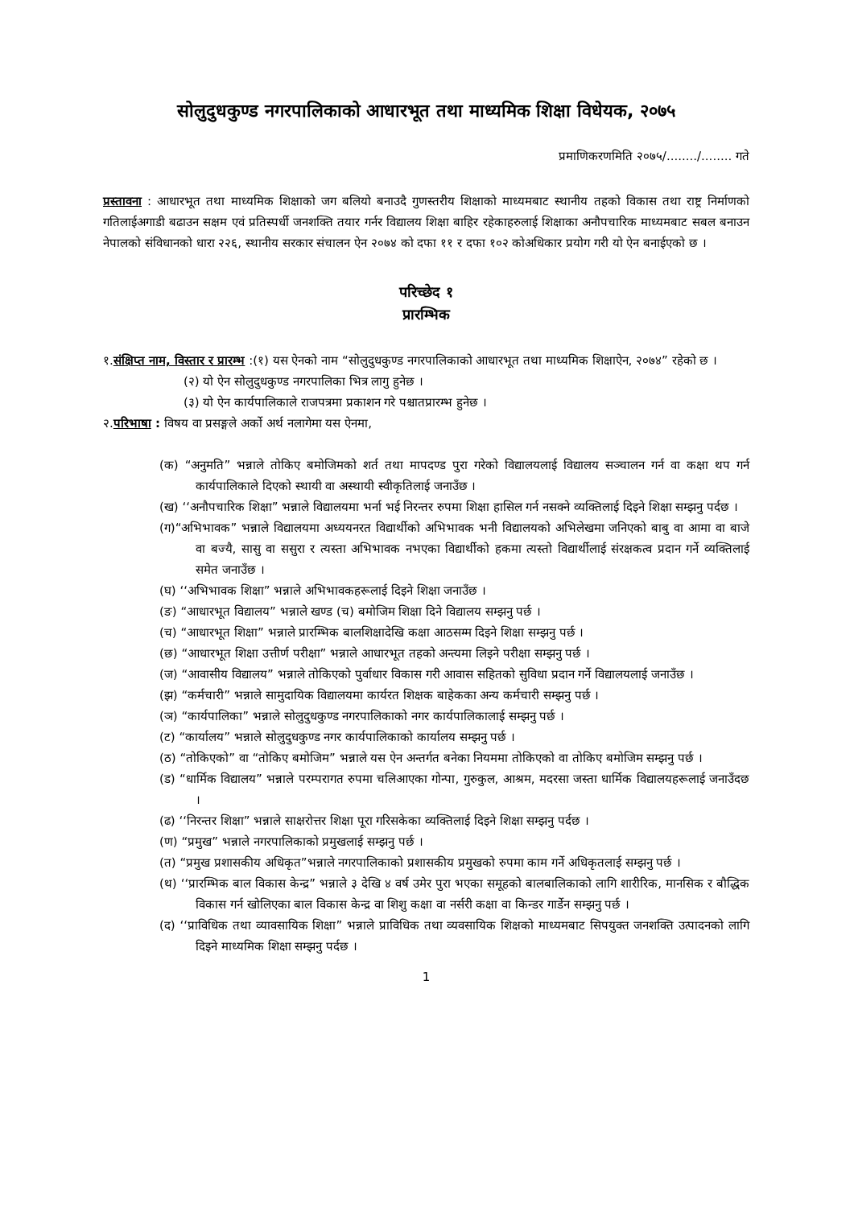सोलुदुधकुण्ड नगरपालिकाको आधारभूत तथा माध्यमिक शिक्षा विधेयक, २०७५
प्रमाणिकरणमिति २०७५/......../........ गते
प्रस्तावना : आधारभूत तथा माध्यमिक शिक्षाको जग बलियो बनाउदै गुणस्तरीय शिक्षाको माध्यमबाट स्थानीय तहको विकास तथा राष्ट्र निर्माणको गतिलाईअगाडी बढाउन सक्षम एवं प्रतिस्पर्धी जनशक्ति तयार गर्नर विद्यालय शिक्षा बाहिर रहेकाहरुलाई शिक्षाका अनौपचारिक माध्यमबाट सबल बनाउन नेपालको संविधानको धारा २२६, स्थानीय सरकार संचालन ऐन २०७४ को दफा ११ र दफा १०२ कोअधिकार प्रयोग गरी यो ऐन बनाईएको छ ।
परिच्छेद १
प्रारम्भिक
१.संक्षिप्त नाम, विस्तार र प्रारम्भ :(१) यस ऐनको नाम “सोलुदुधकुण्ड नगरपालिकाको आधारभूत तथा माध्यमिक शिक्षाऐन, २०७४” रहेको छ ।
(२) यो ऐन सोलुदुधकुण्ड नगरपालिका भित्र लागु हुनेछ ।
(३) यो ऐन कार्यपालिकाले राजपत्रमा प्रकाशन गरे पश्चातप्रारम्भ हुनेछ ।
२.परिभाषा : विषय वा प्रसङ्गले अर्को अर्थ नलागेमा यस ऐनमा,
(क) “अनुमति” भन्नाले तोकिए बमोजिमको शर्त तथा मापदण्ड पुरा गरेको विद्यालयलाई विद्यालय सञ्चालन गर्न वा कक्षा थप गर्न कार्यपालिकाले दिएको स्थायी वा अस्थायी स्वीकृतिलाई जनाउँछ ।
(ख) ‘‘अनौपचारिक शिक्षा” भन्नाले विद्यालयमा भर्ना भई निरन्तर रुपमा शिक्षा हासिल गर्न नसक्ने व्यक्तिलाई दिइने शिक्षा सम्झनु पर्दछ ।
(ग)“अभिभावक” भन्नाले विद्यालयमा अध्ययनरत विद्यार्थीको अभिभावक भनी विद्यालयको अभिलेखमा जनिएको बाबु वा आमा वा बाजे वा बज्यै, सासु वा ससुरा र त्यस्ता अभिभावक नभएका विद्यार्थीको हकमा त्यस्तो विद्यार्थीलाई संरक्षकत्व प्रदान गर्ने व्यक्तिलाई समेत जनाउँछ ।
(घ) ‘‘अभिभावक शिक्षा” भन्नाले अभिभावकहरूलाई दिइने शिक्षा जनाउँछ ।
(ङ) “आधारभूत विद्यालय” भन्नाले खण्ड (च) बमोजिम शिक्षा दिने विद्यालय सम्झनु पर्छ ।
(च) “आधारभूत शिक्षा” भन्नाले प्रारम्भिक बालशिक्षादेखि कक्षा आठसम्म दिइने शिक्षा सम्झनु पर्छ ।
(छ) “आधारभूत शिक्षा उत्तीर्ण परीक्षा” भन्नाले आधारभूत तहको अन्त्यमा लिइने परीक्षा सम्झनु पर्छ ।
(ज) “आवासीय विद्यालय” भन्नाले तोकिएको पुर्वाधार विकास गरी आवास सहितको सुविधा प्रदान गर्ने विद्यालयलाई जनाउँछ ।
(झ) “कर्मचारी” भन्नाले सामुदायिक विद्यालयमा कार्यरत शिक्षक बाहेकका अन्य कर्मचारी सम्झनु पर्छ ।
(ञ) “कार्यपालिका” भन्नाले सोलुदुधकुण्ड नगरपालिकाको नगर कार्यपालिकालाई सम्झनु पर्छ ।
(ट) “कार्यालय” भन्नाले सोलुदुधकुण्ड नगर कार्यपालिकाको कार्यालय सम्झनु पर्छ ।
(ठ) “तोकिएको” वा “तोकिए बमोजिम” भन्नाले यस ऐन अन्तर्गत बनेका नियममा तोकिएको वा तोकिए बमोजिम सम्झनु पर्छ ।
(ड) “धार्मिक विद्यालय” भन्नाले परम्परागत रुपमा चलिआएका गोन्पा, गुरुकुल, आश्रम, मदरसा जस्ता धार्मिक विद्यालयहरूलाई जनाउँदछ ।
(ढ) ‘‘निरन्तर शिक्षा” भन्नाले साक्षरोत्तर शिक्षा पूरा गरिसकेका व्यक्तिलाई दिइने शिक्षा सम्झनु पर्दछ ।
(ण) “प्रमुख” भन्नाले नगरपालिकाको प्रमुखलाई सम्झनु पर्छ ।
(त) “प्रमुख प्रशासकीय अधिकृत”भन्नाले नगरपालिकाको प्रशासकीय प्रमुखको रुपमा काम गर्ने अधिकृतलाई सम्झनु पर्छ ।
(थ) ‘‘प्रारम्भिक बाल विकास केन्द्र” भन्नाले ३ देखि ४ वर्ष उमेर पुरा भएका समूहको बालबालिकाको लागि शारीरिक, मानसिक र बौद्धिक विकास गर्न खोलिएका बाल विकास केन्द्र वा शिशु कक्षा वा नर्सरी कक्षा वा किन्डर गार्डेन सम्झनु पर्छ ।
(द) ‘‘प्राविधिक तथा व्यावसायिक शिक्षा” भन्नाले प्राविधिक तथा व्यवसायिक शिक्षको माध्यमबाट सिपयुक्त जनशक्ति उत्पादनको लागि दिइने माध्यमिक शिक्षा सम्झनु पर्दछ ।
1